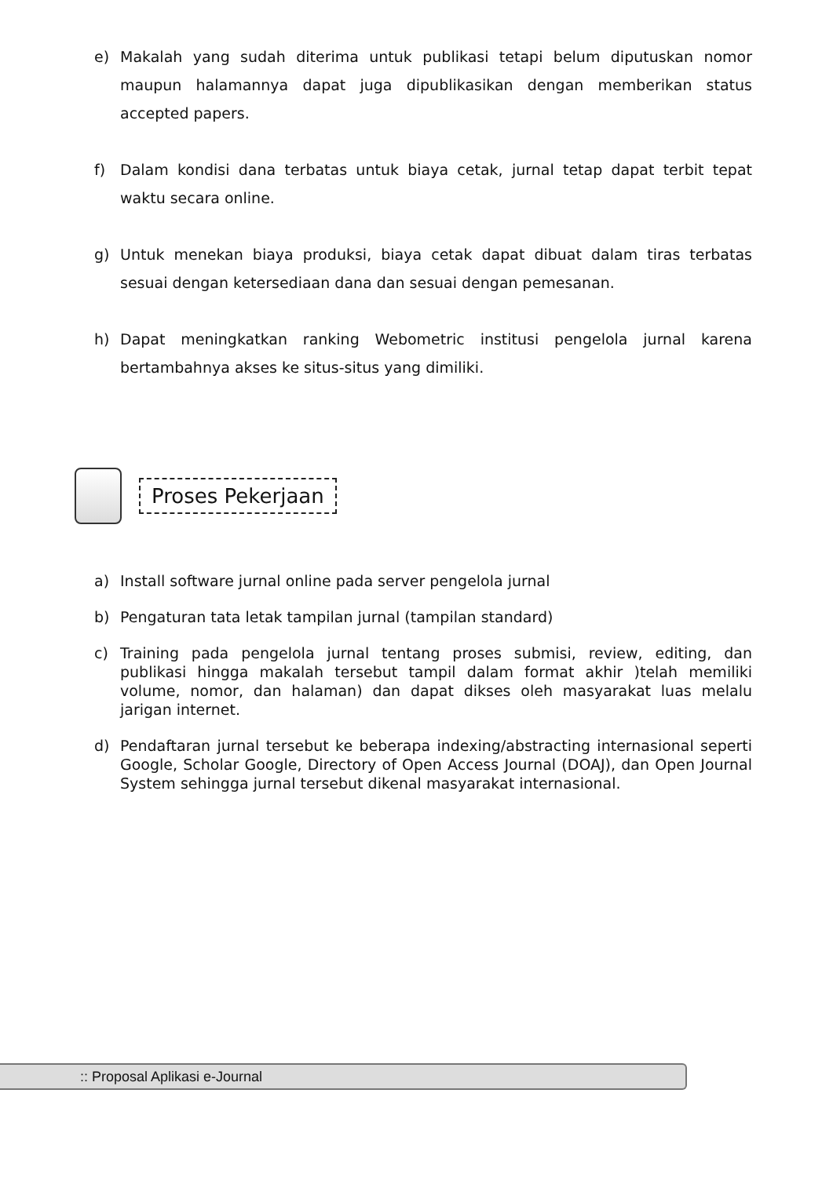e) Makalah yang sudah diterima untuk publikasi tetapi belum diputuskan nomor maupun halamannya dapat juga dipublikasikan dengan memberikan status accepted papers.
f) Dalam kondisi dana terbatas untuk biaya cetak, jurnal tetap dapat terbit tepat waktu secara online.
g) Untuk menekan biaya produksi, biaya cetak dapat dibuat dalam tiras terbatas sesuai dengan ketersediaan dana dan sesuai dengan pemesanan.
h) Dapat meningkatkan ranking Webometric institusi pengelola jurnal karena bertambahnya akses ke situs-situs yang dimiliki.
Proses Pekerjaan
a) Install software jurnal online pada server pengelola jurnal
b) Pengaturan tata letak tampilan jurnal (tampilan standard)
c) Training pada pengelola jurnal tentang proses submisi, review, editing, dan publikasi hingga makalah tersebut tampil dalam format akhir )telah memiliki volume, nomor, dan halaman) dan dapat dikses oleh masyarakat luas melalu jarigan internet.
d) Pendaftaran jurnal tersebut ke beberapa indexing/abstracting internasional seperti Google, Scholar Google, Directory of Open Access Journal (DOAJ), dan Open Journal System sehingga jurnal tersebut dikenal masyarakat internasional.
:: Proposal Aplikasi e-Journal